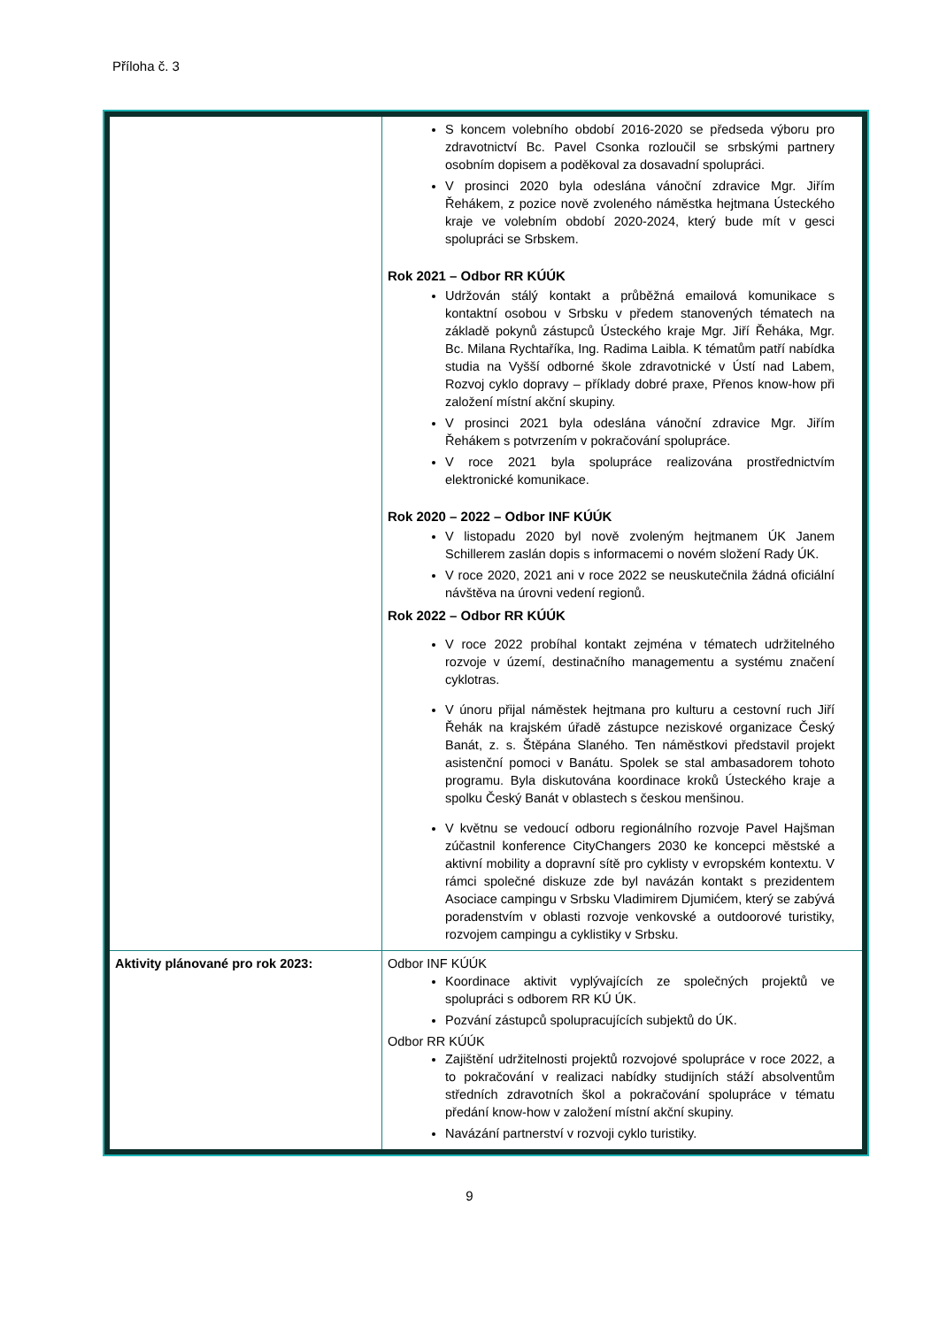Příloha č. 3
| | S koncem volebního období 2016-2020 se předseda výboru pro zdravotnictví Bc. Pavel Csonka rozloučil se srbskými partnery osobním dopisem a poděkoval za dosavadní spolupráci. V prosinci 2020 byla odeslána vánoční zdravice Mgr. Jiřím Řehákem, z pozice nově zvoleného náměstka hejtmana Ústeckého kraje ve volebním období 2020-2024, který bude mít v gesci spolupráci se Srbskem. Rok 2021 – Odbor RR KÚÚK Udržován stálý kontakt a průběžná emailová komunikace s kontaktní osobou v Srbsku v předem stanovených tématech na základě pokynů zástupců Ústeckého kraje Mgr. Jiří Řeháka, Mgr. Bc. Milana Rychtaříka, Ing. Radima Laibla. K tématům patří nabídka studia na Vyšší odborné škole zdravotnické v Ústí nad Labem, Rozvoj cyklo dopravy – příklady dobré praxe, Přenos know-how při založení místní akční skupiny. V prosinci 2021 byla odeslána vánoční zdravice Mgr. Jiřím Řehákem s potvrzením v pokračování spolupráce. V roce 2021 byla spolupráce realizována prostřednictvím elektronické komunikace. Rok 2020 – 2022 – Odbor INF KÚÚK V listopadu 2020 byl nově zvoleným hejtmanem ÚK Janem Schillerem zaslán dopis s informacemi o novém složení Rady ÚK. V roce 2020, 2021 ani v roce 2022 se neuskutečnila žádná oficiální návštěva na úrovni vedení regionů. Rok 2022 – Odbor RR KÚÚK V roce 2022 probíhal kontakt zejména v tématech udržitelného rozvoje v území, destinačního managementu a systému značení cyklotras. V únoru přijal náměstek hejtmana pro kulturu a cestovní ruch Jiří Řehák na krajském úřadě zástupce neziskové organizace Český Banát, z. s. Štěpána Slaného. Ten náměstkovi představil projekt asistenční pomoci v Banátu. Spolek se stal ambasadorem tohoto programu. Byla diskutována koordinace kroků Ústeckého kraje a spolku Český Banát v oblastech s českou menšinou. V květnu se vedoucí odboru regionálního rozvoje Pavel Hajšman zúčastnil konference CityChangers 2030 ke koncepci městské a aktivní mobility a dopravní sítě pro cyklisty v evropském kontextu. V rámci společné diskuze zde byl navázán kontakt s prezidentem Asociace campingu v Srbsku Vladimirem Djumićem, který se zabývá poradenstvím v oblasti rozvoje venkovské a outdoorové turistiky, rozvojem campingu a cyklistiky v Srbsku. |
| Aktivity plánované pro rok 2023: | Odbor INF KÚÚK Koordinace aktivit vyplývajících ze společných projektů ve spolupráci s odborem RR KÚ ÚK. Pozvání zástupců spolupracujících subjektů do ÚK. Odbor RR KÚÚK Zajištění udržitelnosti projektů rozvojové spolupráce v roce 2022, a to pokračování v realizaci nabídky studijních stáží absolventům středních zdravotních škol a pokračování spolupráce v tématu předání know-how v založení místní akční skupiny. Navázání partnerství v rozvoji cyklo turistiky. |
9